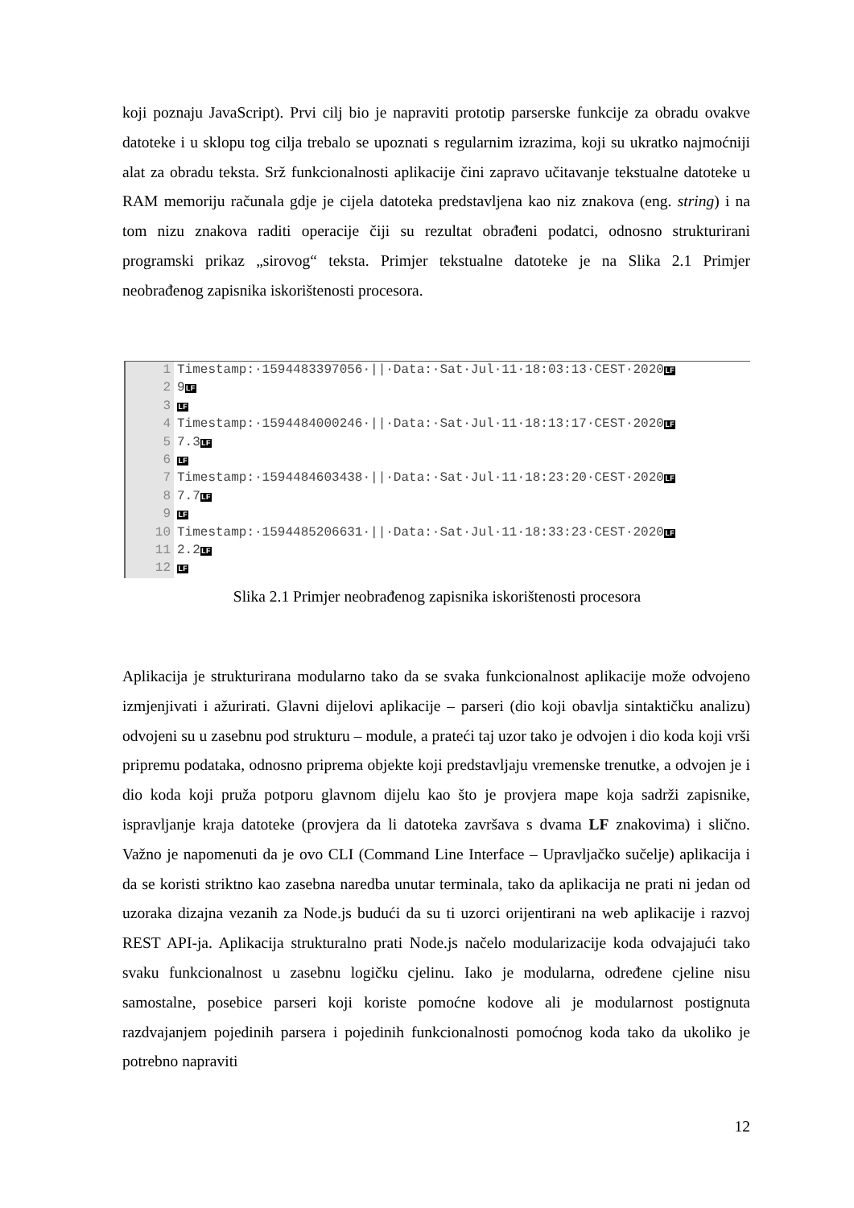koji poznaju JavaScript). Prvi cilj bio je napraviti prototip parserske funkcije za obradu ovakve datoteke i u sklopu tog cilja trebalo se upoznati s regularnim izrazima, koji su ukratko najmoćniji alat za obradu teksta. Srž funkcionalnosti aplikacije čini zapravo učitavanje tekstualne datoteke u RAM memoriju računala gdje je cijela datoteka predstavljena kao niz znakova (eng. string) i na tom nizu znakova raditi operacije čiji su rezultat obrađeni podatci, odnosno strukturirani programski prikaz „sirovog“ teksta. Primjer tekstualne datoteke je na Slika 2.1 Primjer neobrađenog zapisnika iskorištenosti procesora.
1 Timestamp:·1594483397056·||·Data:·Sat·Jul·11·18:03:13·CEST·2020LF
2 9LF
3
LF
4 Timestamp:·1594484000246·||·Data:·Sat·Jul·11·18:13:17·CEST·2020LF
5 7.3LF
6
LF
7 Timestamp:·1594484603438·||·Data:·Sat·Jul·11·18:23:20·CEST·2020LF
8 7.7LF
9
LF
10 Timestamp:·1594485206631·||·Data:·Sat·Jul·11·18:33:23·CEST·2020LF
11 2.2LF
12
LF
Slika 2.1 Primjer neobrađenog zapisnika iskorištenosti procesora
Aplikacija je strukturirana modularno tako da se svaka funkcionalnost aplikacije može odvojeno izmjenjivati i ažurirati. Glavni dijelovi aplikacije – parseri (dio koji obavlja sintaktičku analizu) odvojeni su u zasebnu pod strukturu – module, a prateći taj uzor tako je odvojen i dio koda koji vrši pripremu podataka, odnosno priprema objekte koji predstavljaju vremenske trenutke, a odvojen je i dio koda koji pruža potporu glavnom dijelu kao što je provjera mape koja sadrži zapisnike, ispravljanje kraja datoteke (provjera da li datoteka završava s dvama LF znakovima) i slično. Važno je napomenuti da je ovo CLI (Command Line Interface – Upravljačko sučelje) aplikacija i da se koristi striktno kao zasebna naredba unutar terminala, tako da aplikacija ne prati ni jedan od uzoraka dizajna vezanih za Node.js budući da su ti uzorci orijentirani na web aplikacije i razvoj REST API-ja. Aplikacija strukturalno prati Node.js načelo modularizacije koda odvajajući tako svaku funkcionalnost u zasebnu logičku cjelinu. Iako je modularna, određene cjeline nisu samostalne, posebice parseri koji koriste pomoćne kodove ali je modularnost postignuta razdvajanjem pojedinih parsera i pojedinih funkcionalnosti pomoćnog koda tako da ukoliko je potrebno napraviti
12